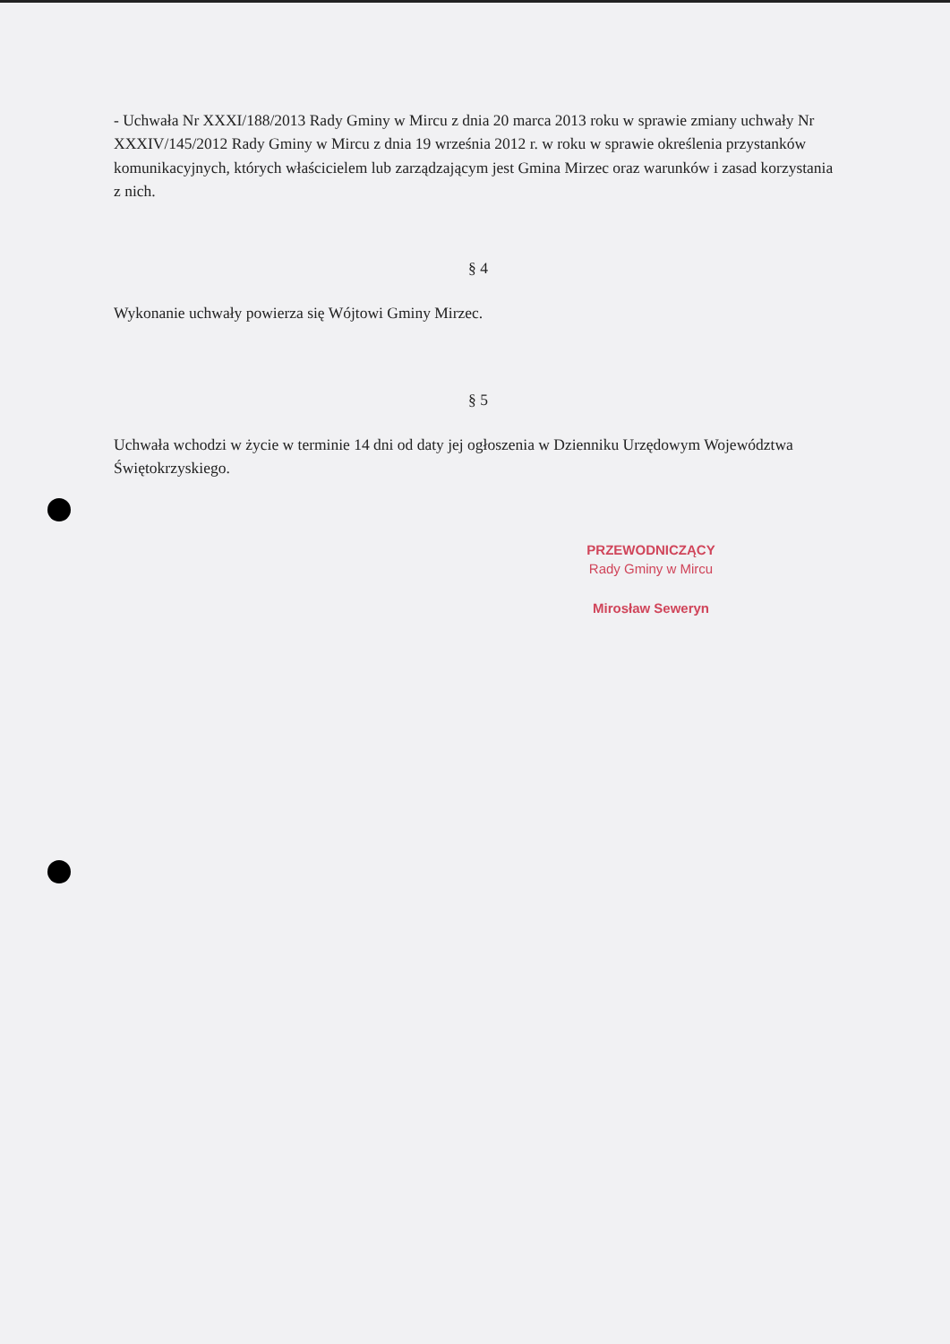- Uchwała Nr XXXI/188/2013 Rady Gminy w Mircu z dnia 20 marca 2013 roku w sprawie zmiany uchwały Nr XXXIV/145/2012 Rady Gminy w Mircu z dnia 19 września 2012 r. w roku w sprawie określenia przystanków komunikacyjnych, których właścicielem lub zarządzającym jest Gmina Mirzec oraz warunków i zasad korzystania z nich.
§ 4
Wykonanie uchwały powierza się Wójtowi Gminy Mirzec.
§ 5
Uchwała wchodzi w życie w terminie 14 dni od daty jej ogłoszenia w Dzienniku Urzędowym Województwa Świętokrzyskiego.
PRZEWODNICZĄCY
Rady Gminy w Mircu
Mirosław Seweryn